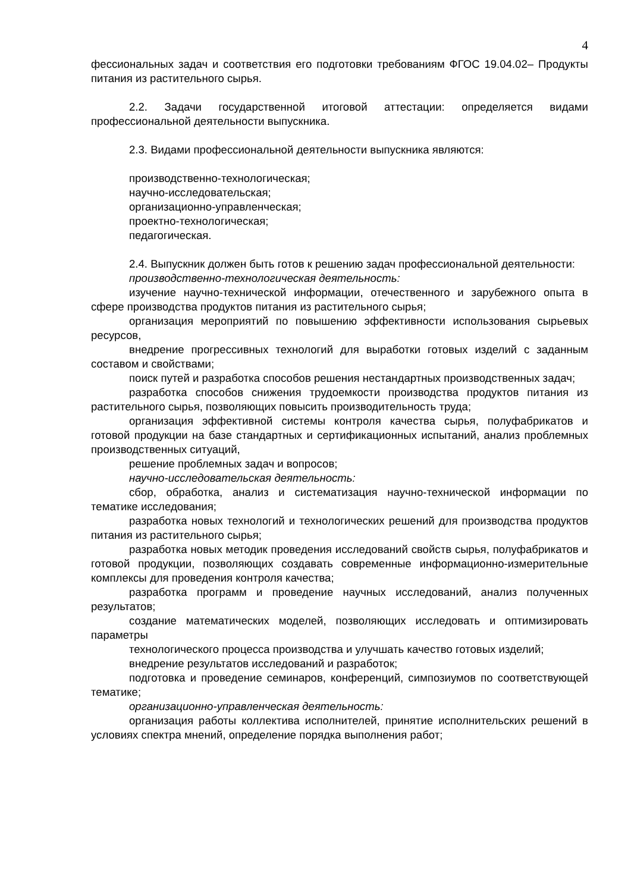4
фессиональных задач и соответствия его подготовки требованиям ФГОС 19.04.02– Продукты питания из растительного сырья.
2.2. Задачи государственной итоговой аттестации: определяется видами профессиональной деятельности выпускника.
2.3. Видами профессиональной деятельности выпускника являются:
производственно-технологическая;
научно-исследовательская;
организационно-управленческая;
проектно-технологическая;
педагогическая.
2.4. Выпускник должен быть готов к решению задач профессиональной деятельности:
производственно-технологическая деятельность:
изучение научно-технической информации, отечественного и зарубежного опыта в сфере производства продуктов питания из растительного сырья;
организация мероприятий по повышению эффективности использования сырьевых ресурсов,
внедрение прогрессивных технологий для выработки готовых изделий с заданным составом и свойствами;
поиск путей и разработка способов решения нестандартных производственных задач;
разработка способов снижения трудоемкости производства продуктов питания из растительного сырья, позволяющих повысить производительность труда;
организация эффективной системы контроля качества сырья, полуфабрикатов и готовой продукции на базе стандартных и сертификационных испытаний, анализ проблемных производственных ситуаций,
решение проблемных задач и вопросов;
научно-исследовательская деятельность:
сбор, обработка, анализ и систематизация научно-технической информации по тематике исследования;
разработка новых технологий и технологических решений для производства продуктов питания из растительного сырья;
разработка новых методик проведения исследований свойств сырья, полуфабрикатов и готовой продукции, позволяющих создавать современные информационно-измерительные комплексы для проведения контроля качества;
разработка программ и проведение научных исследований, анализ полученных результатов;
создание математических моделей, позволяющих исследовать и оптимизировать параметры
технологического процесса производства и улучшать качество готовых изделий;
внедрение результатов исследований и разработок;
подготовка и проведение семинаров, конференций, симпозиумов по соответствующей тематике;
организационно-управленческая деятельность:
организация работы коллектива исполнителей, принятие исполнительских решений в условиях спектра мнений, определение порядка выполнения работ;